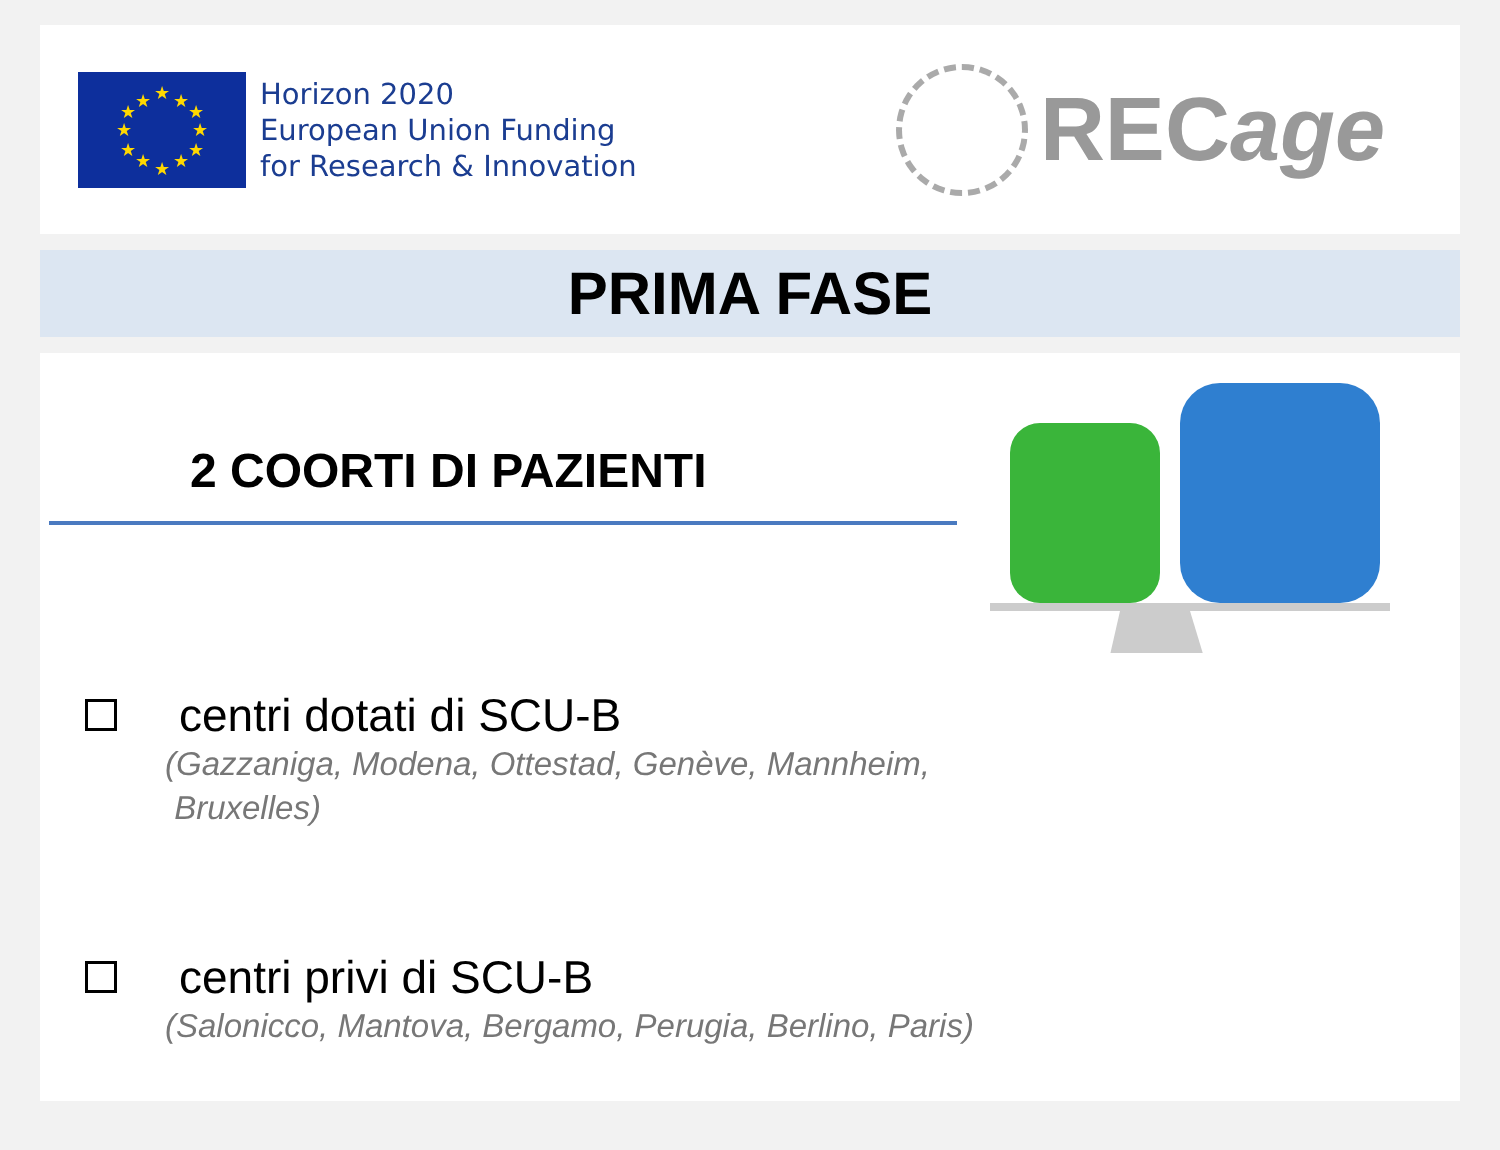★
★
★
★
★
★
★
★
★
★
★
★
Horizon 2020
European Union Funding
for Research & Innovation
RECage
PRIMA FASE
2 COORTI DI PAZIENTI
centri dotati di SCU-B
(Gazzaniga, Modena, Ottestad, Genève, Mannheim,
Bruxelles)
centri privi di SCU-B
(Salonicco, Mantova, Bergamo, Perugia, Berlino, Paris)